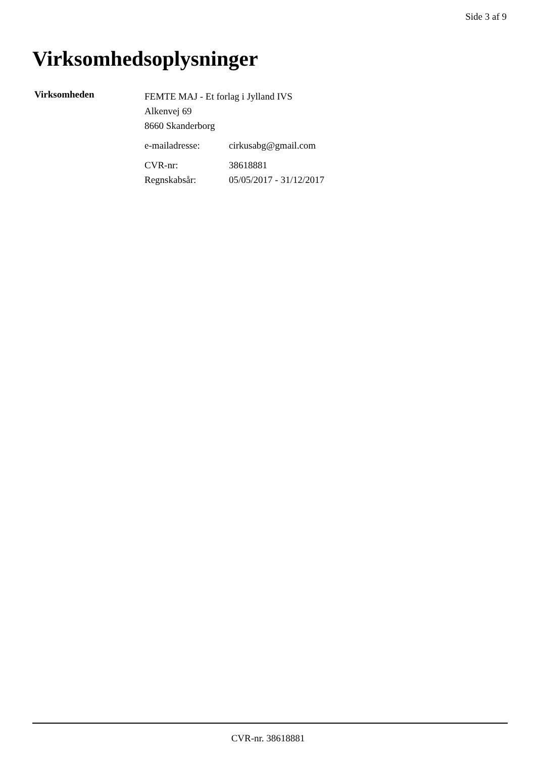Side 3 af 9
Virksomhedsoplysninger
Virksomheden
FEMTE MAJ - Et forlag i Jylland IVS
Alkenvej 69
8660 Skanderborg
| e-mailadresse: | cirkusabg@gmail.com |
| CVR-nr: | 38618881 |
| Regnskabsår: | 05/05/2017 - 31/12/2017 |
CVR-nr. 38618881